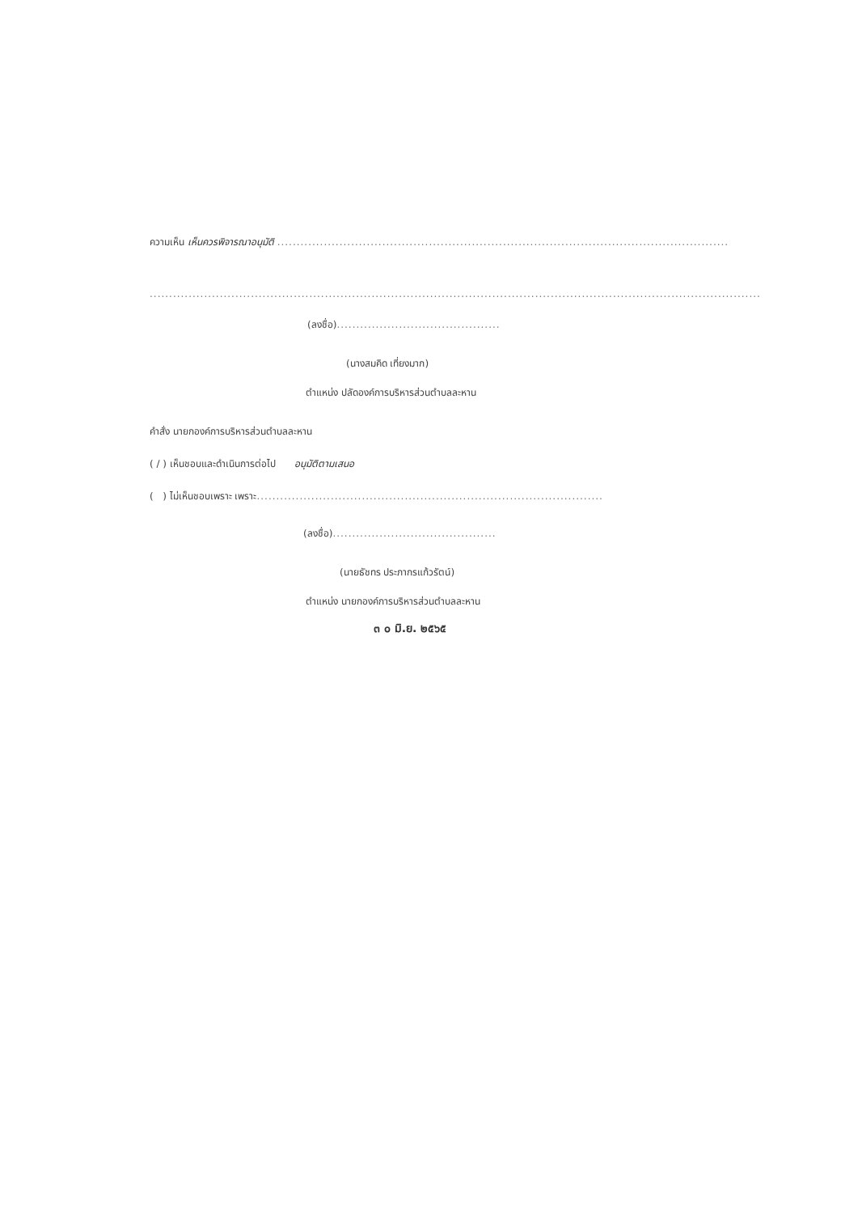ความเห็น เห็นควรพิจารณาอนุมัติ ....................................................................................................................
.............................................................................................................................................................
(ลงชื่อ)..........................................
(นางสมคิด เที่ยงมาก)
ตำแหน่ง ปลัดองค์การบริหารส่วนตำบลละหาน
คำสั่ง นายกองค์การบริหารส่วนตำบลละหาน
( / ) เห็นชอบและดำเนินการต่อไป อนุมัติตามเสนอ
( ) ไม่เห็นชอบเพราะ เพราะ.........................................................................................
(ลงชื่อ)..........................................
(นายธัชทร ประภากรแก้วรัตน์)
ตำแหน่ง นายกองค์การบริหารส่วนตำบลละหาน
๓ ๐ มิ.ย. ๒๕๖๕